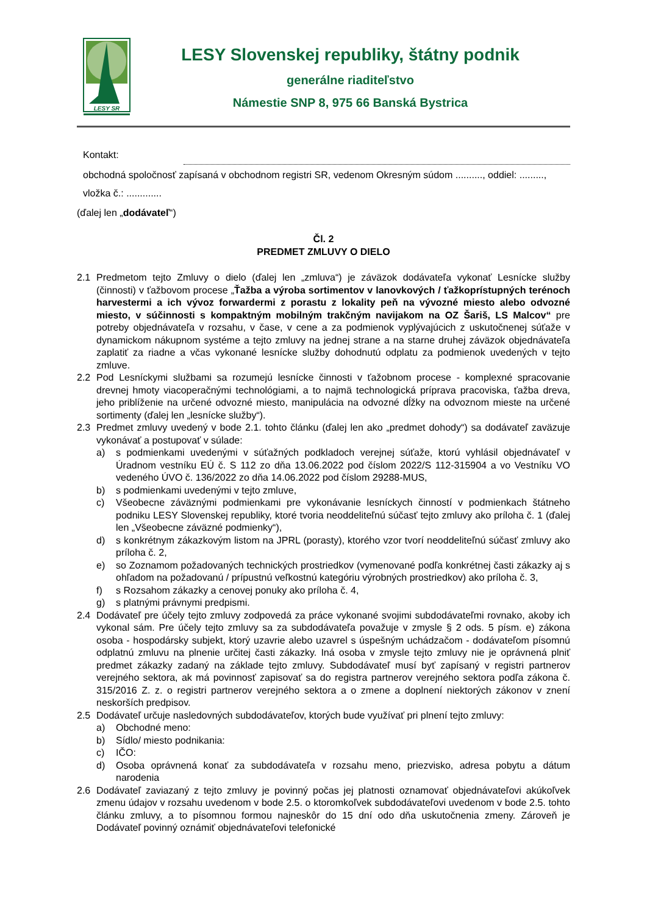LESY SR
LESY Slovenskej republiky, štátny podnik
generálne riaditeľstvo
Námestie SNP 8, 975 66 Banská Bystrica
Kontakt:
obchodná spoločnosť zapísaná v obchodnom registri SR, vedenom Okresným súdom .........., oddiel: ........., vložka č.: .............
(ďalej len „dodávateľ“)
Čl. 2
PREDMET ZMLUVY O DIELO
2.1 Predmetom tejto Zmluvy o dielo (ďalej len „zmluva“) je záväzok dodávateľa vykonať Lesnícke služby (činnosti) v ťažbovom procese „Ťažba a výroba sortimentov v lanovkových / ťažkoprístupných terénoch harvestermi a ich vývoz forwardermi z porastu z lokality peň na vývozné miesto alebo odvozné miesto, v súčinnosti s kompaktným mobilným trakčným navijakom na OZ Šariš, LS Malcov“ pre potreby objednávateľa v rozsahu, v čase, v cene a za podmienok vyplývajúcich z uskutočnenej súťaže v dynamickom nákupnom systéme a tejto zmluvy na jednej strane a na starne druhej záväzok objednávateľa zaplatiť za riadne a včas vykonané lesnícke služby dohodnutú odplatu za podmienok uvedených v tejto zmluve.
2.2 Pod Lesníckymi službami sa rozumejú lesnícke činnosti v ťažobnom procese - komplexné spracovanie drevnej hmoty viacoperačnými technológiami, a to najmä technologická príprava pracoviska, ťažba dreva, jeho priblíženie na určené odvozné miesto, manipulácia na odvozné dĺžky na odvoznom mieste na určené sortimenty (ďalej len „lesnícke služby“).
2.3 Predmet zmluvy uvedený v bode 2.1. tohto článku (ďalej len ako „predmet dohody“) sa dodávateľ zaväzuje vykonávať a postupovať v súlade:
a) s podmienkami uvedenými v súťažných podkladoch verejnej súťaže, ktorú vyhlásil objednávateľ v Úradnom vestníku EÚ č. S 112 zo dňa 13.06.2022 pod číslom 2022/S 112-315904 a vo Vestníku VO vedeného ÚVO č. 136/2022 zo dňa 14.06.2022 pod číslom 29288-MUS,
b) s podmienkami uvedenými v tejto zmluve,
c) Všeobecne záväznými podmienkami pre vykonávanie lesníckych činností v podmienkach štátneho podniku LESY Slovenskej republiky, ktoré tvoria neoddeliteľnú súčasť tejto zmluvy ako príloha č. 1 (ďalej len „Všeobecne záväzné podmienky“),
d) s konkrétnym zákazkovým listom na JPRL (porasty), ktorého vzor tvorí neoddeliteľnú súčasť zmluvy ako príloha č. 2,
e) so Zoznamom požadovaných technických prostriedkov (vymenované podľa konkrétnej časti zákazky aj s ohľadom na požadovanú / prípustnú veľkostnú kategóriu výrobných prostriedkov) ako príloha č. 3,
f) s Rozsahom zákazky a cenovej ponuky ako príloha č. 4,
g) s platnými právnymi predpismi.
2.4 Dodávateľ pre účely tejto zmluvy zodpovedá za práce vykonané svojimi subdodávateľmi rovnako, akoby ich vykonal sám. Pre účely tejto zmluvy sa za subdodávateľa považuje v zmysle § 2 ods. 5 písm. e) zákona osoba - hospodársky subjekt, ktorý uzavrie alebo uzavrel s úspešným uchádzačom - dodávateľom písomnú odplatnú zmluvu na plnenie určitej časti zákazky. Iná osoba v zmysle tejto zmluvy nie je oprávnená plniť predmet zákazky zadaný na základe tejto zmluvy. Subdodávateľ musí byť zapísaný v registri partnerov verejného sektora, ak má povinnosť zapisovať sa do registra partnerov verejného sektora podľa zákona č. 315/2016 Z. z. o registri partnerov verejného sektora a o zmene a doplnení niektorých zákonov v znení neskorších predpisov.
2.5 Dodávateľ určuje nasledovných subdodávateľov, ktorých bude využívať pri plnení tejto zmluvy:
a) Obchodné meno:
b) Sídlo/ miesto podnikania:
c) IČO:
d) Osoba oprávnená konať za subdodávateľa v rozsahu meno, priezvisko, adresa pobytu a dátum narodenia
2.6 Dodávateľ zaviazaný z tejto zmluvy je povinný počas jej platnosti oznamovať objednávateľovi akúkoľvek zmenu údajov v rozsahu uvedenom v bode 2.5. o ktoromkoľvek subdodávateľovi uvedenom v bode 2.5. tohto článku zmluvy, a to písomnou formou najneskôr do 15 dní odo dňa uskutočnenia zmeny. Zároveň je Dodávateľ povinný oznámiť objednávateľovi telefonické